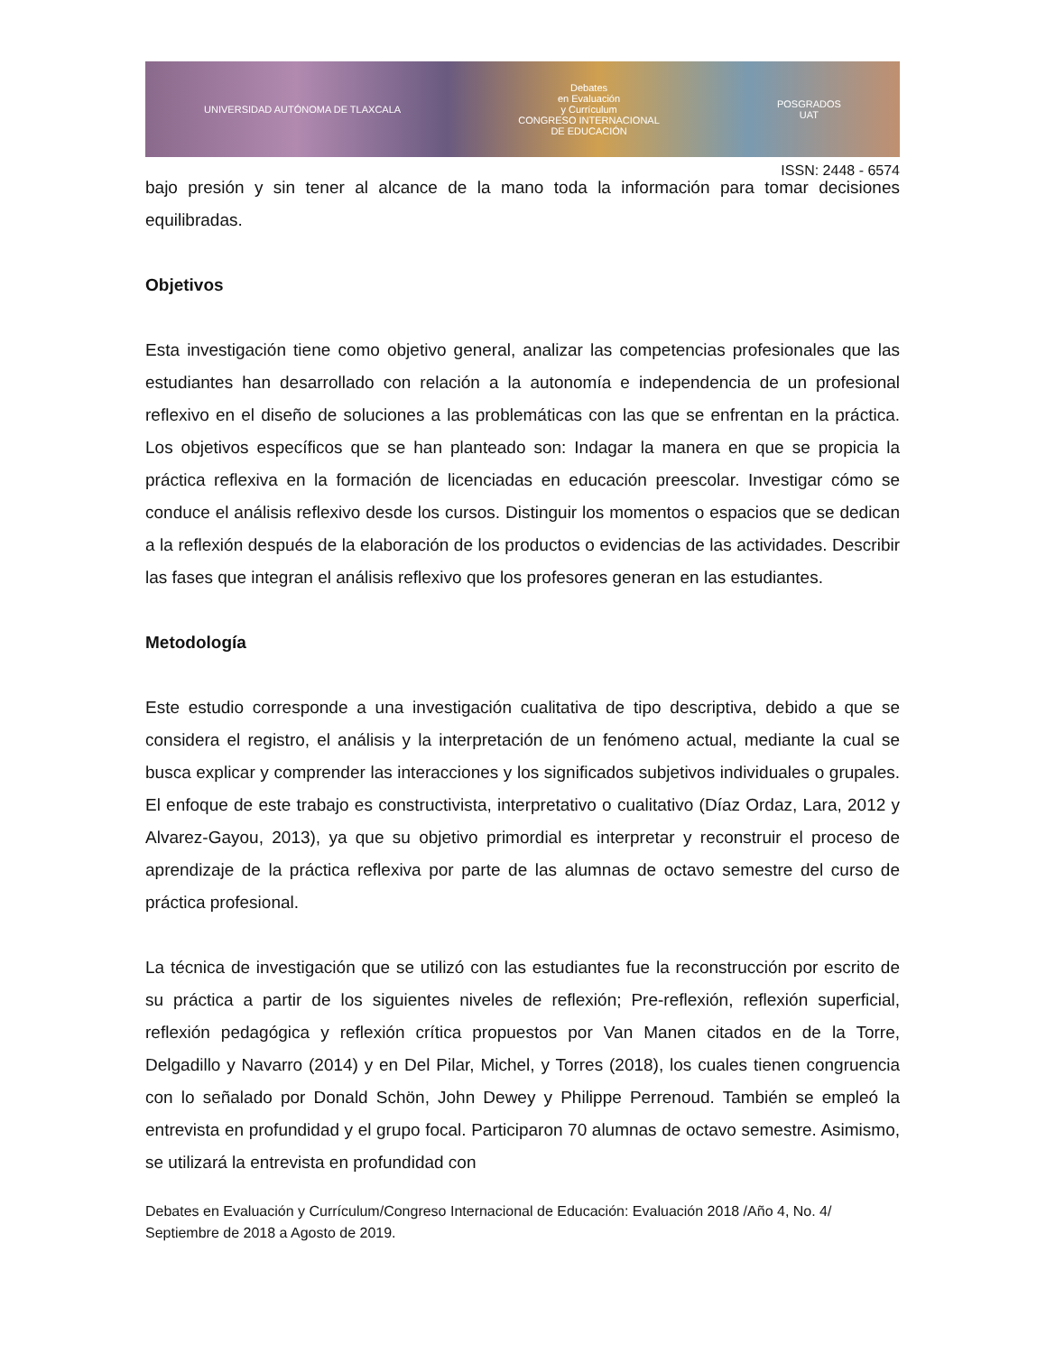UNIVERSIDAD AUTÓNOMA DE TLAXCALA
Debates
en Evaluación
y Currículum
CONGRESO INTERNACIONAL
DE EDUCACIÓN
POSGRADOS
UAT
ISSN: 2448 - 6574
bajo presión y sin tener al alcance de la mano toda la información para tomar decisiones equilibradas.
Objetivos
Esta investigación tiene como objetivo general, analizar las competencias profesionales que las estudiantes han desarrollado con relación a la autonomía e independencia de un profesional reflexivo en el diseño de soluciones a las problemáticas con las que se enfrentan en la práctica. Los objetivos específicos que se han planteado son: Indagar la manera en que se propicia la práctica reflexiva en la formación de licenciadas en educación preescolar. Investigar cómo se conduce el análisis reflexivo desde los cursos. Distinguir los momentos o espacios que se dedican a la reflexión después de la elaboración de los productos o evidencias de las actividades. Describir las fases que integran el análisis reflexivo que los profesores generan en las estudiantes.
Metodología
Este estudio corresponde a una investigación cualitativa de tipo descriptiva, debido a que se considera el registro, el análisis y la interpretación de un fenómeno actual, mediante la cual se busca explicar y comprender las interacciones y los significados subjetivos individuales o grupales. El enfoque de este trabajo es constructivista, interpretativo o cualitativo (Díaz Ordaz, Lara, 2012 y Alvarez-Gayou, 2013), ya que su objetivo primordial es interpretar y reconstruir el proceso de aprendizaje de la práctica reflexiva por parte de las alumnas de octavo semestre del curso de práctica profesional.
La técnica de investigación que se utilizó con las estudiantes fue la reconstrucción por escrito de su práctica a partir de los siguientes niveles de reflexión; Pre-reflexión, reflexión superficial, reflexión pedagógica y reflexión crítica propuestos por Van Manen citados en de la Torre, Delgadillo y Navarro (2014) y en Del Pilar, Michel, y Torres (2018), los cuales tienen congruencia con lo señalado por Donald Schön, John Dewey y Philippe Perrenoud. También se empleó la entrevista en profundidad y el grupo focal. Participaron 70 alumnas de octavo semestre. Asimismo, se utilizará la entrevista en profundidad con
Debates en Evaluación y Currículum/Congreso Internacional de Educación: Evaluación 2018 /Año 4, No. 4/ Septiembre de 2018 a Agosto de 2019.